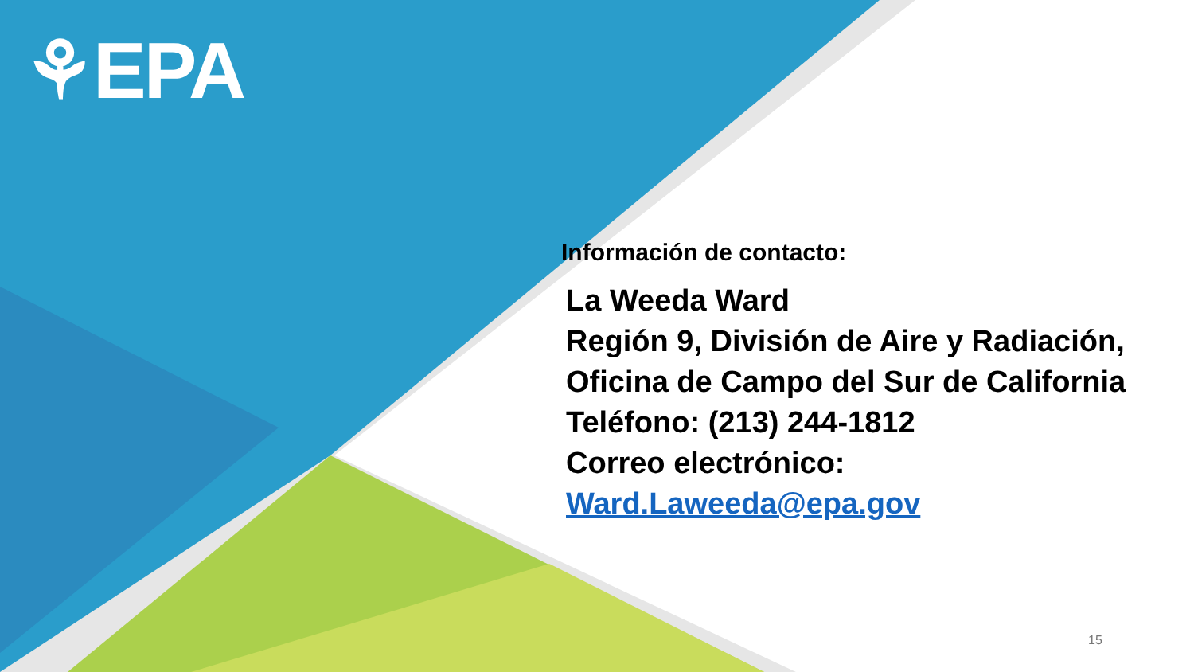⚘EPA
Información de contacto:
La Weeda Ward
Región 9, División de Aire y Radiación, Oficina de Campo del Sur de California
Teléfono: (213) 244-1812
Correo electrónico:
Ward.Laweeda@epa.gov
15